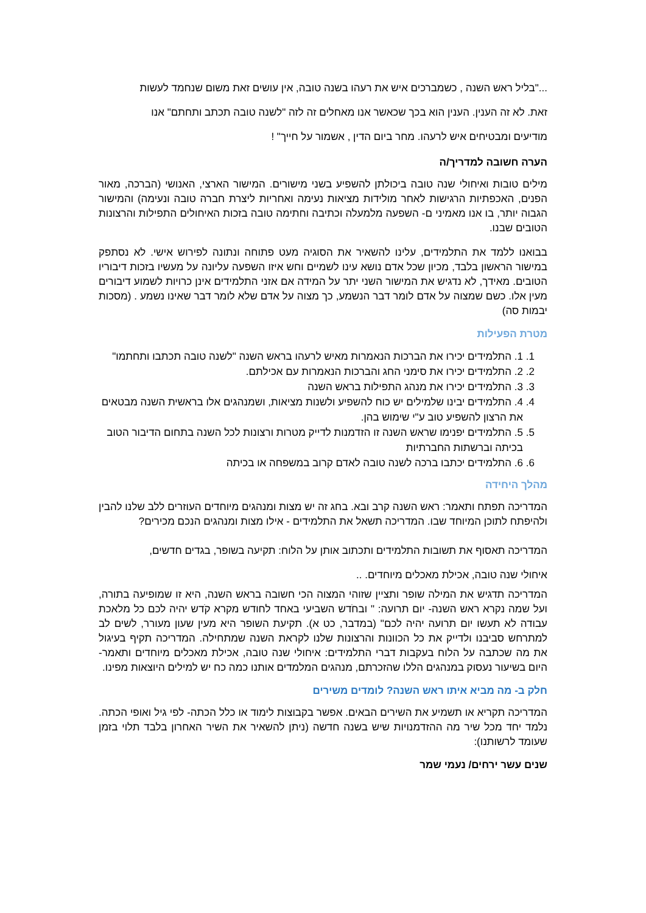..."בליל ראש השנה , כשמברכים איש את רעהו בשנה טובה, אין עושים זאת משום שנחמד לעשות
זאת. לא זה הענין. הענין הוא בכך שכאשר אנו מאחלים זה לזה "לשנה טובה תכתב ותחתם" אנו
מודיעים ומבטיחים איש לרעהו. מחר ביום הדין , אשמור על חייך" !
הערה חשובה למדריך/ה
מילים טובות ואיחולי שנה טובה ביכולתן להשפיע בשני מישורים. המישור הארצי, האנושי (הברכה, מאור הפנים, האכפתיות הרגישות לאחר מולידות מציאות נעימה ואחריות ליצרת חברה טובה ונעימה) והמישור הגבוה יותר, בו אנו מאמיני ם- השפעה מלמעלה וכתיבה וחתימה טובה בזכות האיחולים התפילות והרצונות הטובים שבנו.
בבואנו ללמד את התלמידים, עלינו להשאיר את הסוגיה מעט פתוחה ונתונה לפירוש אישי. לא נסתפק במישור הראשון בלבד, מכיון שכל אדם נושא עינו לשמיים וחש איזו השפעה עליונה על מעשיו בזכות דיבוריו הטובים. מאידך, לא נדגיש את המישור השני יתר על המידה אם אזני התלמידים אינן כרויות לשמוע דיבורים מעין אלו. כשם שמצוה על אדם לומר דבר הנשמע, כך מצוה על אדם שלא לומר דבר שאינו נשמע . (מסכות יבמות סה)
מטרת הפעילות
1. 1. התלמידים יכירו את הברכות הנאמרות מאיש לרעהו בראש השנה "לשנה טובה תכתבו ותחתמו"
2. 2. התלמידים יכירו את סימני החג והברכות הנאמרות עם אכילתם.
3. 3. התלמידים יכירו את מנהג התפילות בראש השנה
4. 4. התלמידים יבינו שלמילים יש כוח להשפיע ולשנות מציאות, ושמנהגים אלו בראשית השנה מבטאים את הרצון להשפיע טוב ע"י שימוש בהן.
5. 5. התלמידים יפנימו שראש השנה זו הזדמנות לדייק מטרות ורצונות לכל השנה בתחום הדיבור הטוב בכיתה וברשתות החברתיות
6. 6. התלמידים יכתבו ברכה לשנה טובה לאדם קרוב במשפחה או בכיתה
מהלך היחידה
המדריכה תפתח ותאמר: ראש השנה קרב ובא. בחג זה יש מצות ומנהגים מיוחדים העוזרים ללב שלנו להבין ולהיפתח לתוכן המיוחד שבו. המדריכה תשאל את התלמידים - אילו מצות ומנהגים הנכם מכירים?
המדריכה תאסוף את תשובות התלמידים ותכתוב אותן על הלוח: תקיעה בשופר, בגדים חדשים,
איחולי שנה טובה, אכילת מאכלים מיוחדים. ..
המדריכה תדגיש את המילה שופר ותציין שזוהי המצוה הכי חשובה בראש השנה, היא זו שמופיעה בתורה, ועל שמה נקרא ראש השנה- יום תרועה: " ובחֹדש השביעי באחד לחודש מקרא קֹדש יהיה לכם כל מלאכת עבודה לא תעשו יום תרועה יהיה לכם" (במדבר, כט א). תקיעת השופר היא מעין שעון מעורר, לשים לב למתרחש סביבנו ולדייק את כל הכוונות והרצונות שלנו לקראת השנה שמתחילה. המדריכה תקיף בעיגול את מה שכתבה על הלוח בעקבות דברי התלמידים: איחולי שנה טובה, אכילת מאכלים מיוחדים ותאמר- היום בשיעור נעסוק במנהגים הללו שהזכרתם, מנהגים המלמדים אותנו כמה כח יש למילים היוצאות מפינו.
חלק ב- מה מביא איתו ראש השנה? לומדים משירים
המדריכה תקריא או תשמיע את השירים הבאים. אפשר בקבוצות לימוד או כלל הכתה- לפי גיל ואופי הכתה. נלמד יחד מכל שיר מה ההזדמנויות שיש בשנה חדשה (ניתן להשאיר את השיר האחרון בלבד תלוי בזמן שעומד לרשותנו):
שנים עשר ירחים/ נעמי שמר